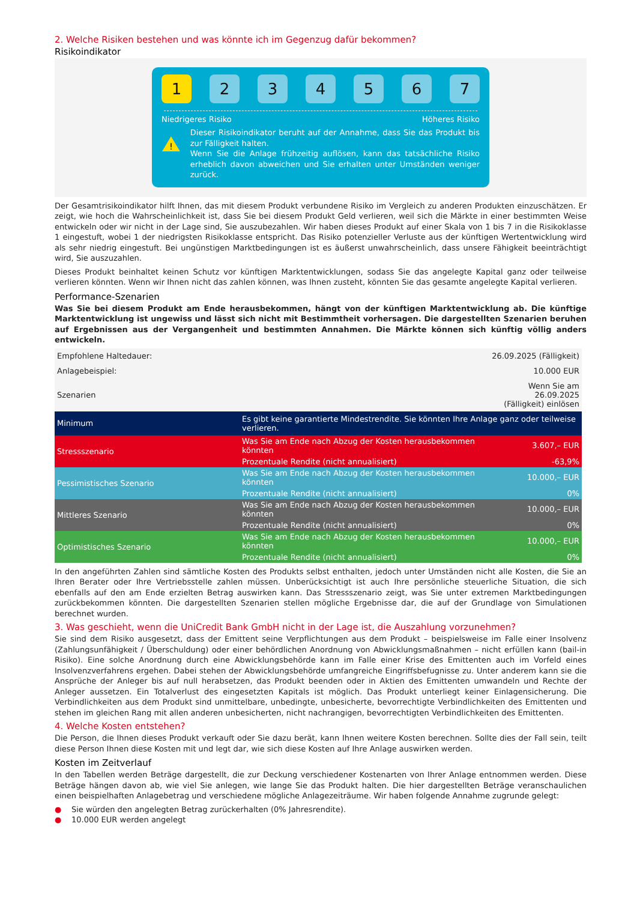2. Welche Risiken bestehen und was könnte ich im Gegenzug dafür bekommen?
Risikoindikator
1 2 3 4 5 6 7
Niedrigeres Risiko Höheres Risiko
!
Dieser Risikoindikator beruht auf der Annahme, dass Sie das Produkt bis zur Fälligkeit halten.
Wenn Sie die Anlage frühzeitig auflösen, kann das tatsächliche Risiko erheblich davon abweichen und Sie erhalten unter Umständen weniger zurück.
Der Gesamtrisikoindikator hilft Ihnen, das mit diesem Produkt verbundene Risiko im Vergleich zu anderen Produkten einzuschätzen. Er zeigt, wie hoch die Wahrscheinlichkeit ist, dass Sie bei diesem Produkt Geld verlieren, weil sich die Märkte in einer bestimmten Weise entwickeln oder wir nicht in der Lage sind, Sie auszubezahlen. Wir haben dieses Produkt auf einer Skala von 1 bis 7 in die Risikoklasse 1 eingestuft, wobei 1 der niedrigsten Risikoklasse entspricht. Das Risiko potenzieller Verluste aus der künftigen Wertentwicklung wird als sehr niedrig eingestuft. Bei ungünstigen Marktbedingungen ist es äußerst unwahrscheinlich, dass unsere Fähigkeit beeinträchtigt wird, Sie auszuzahlen.
Dieses Produkt beinhaltet keinen Schutz vor künftigen Marktentwicklungen, sodass Sie das angelegte Kapital ganz oder teilweise verlieren könnten. Wenn wir Ihnen nicht das zahlen können, was Ihnen zusteht, könnten Sie das gesamte angelegte Kapital verlieren.
Performance-Szenarien
Was Sie bei diesem Produkt am Ende herausbekommen, hängt von der künftigen Marktentwicklung ab. Die künftige Marktentwicklung ist ungewiss und lässt sich nicht mit Bestimmtheit vorhersagen. Die dargestellten Szenarien beruhen auf Ergebnissen aus der Vergangenheit und bestimmten Annahmen. Die Märkte können sich künftig völlig anders entwickeln.
| Empfohlene Haltedauer: | | 26.09.2025 (Fälligkeit) |
| Anlagebeispiel: | | 10.000 EUR |
| Szenarien | | Wenn Sie am 26.09.2025 (Fälligkeit) einlösen |
| Minimum | Es gibt keine garantierte Mindestrendite. Sie könnten Ihre Anlage ganz oder teilweise verlieren. | |
| Stressszenario | Was Sie am Ende nach Abzug der Kosten herausbekommen könnten | 3.607,– EUR |
| | Prozentuale Rendite (nicht annualisiert) | -63,9% |
| Pessimistisches Szenario | Was Sie am Ende nach Abzug der Kosten herausbekommen könnten | 10.000,– EUR |
| | Prozentuale Rendite (nicht annualisiert) | 0% |
| Mittleres Szenario | Was Sie am Ende nach Abzug der Kosten herausbekommen könnten | 10.000,– EUR |
| | Prozentuale Rendite (nicht annualisiert) | 0% |
| Optimistisches Szenario | Was Sie am Ende nach Abzug der Kosten herausbekommen könnten | 10.000,– EUR |
| | Prozentuale Rendite (nicht annualisiert) | 0% |
In den angeführten Zahlen sind sämtliche Kosten des Produkts selbst enthalten, jedoch unter Umständen nicht alle Kosten, die Sie an Ihren Berater oder Ihre Vertriebsstelle zahlen müssen. Unberücksichtigt ist auch Ihre persönliche steuerliche Situation, die sich ebenfalls auf den am Ende erzielten Betrag auswirken kann. Das Stressszenario zeigt, was Sie unter extremen Marktbedingungen zurückbekommen könnten. Die dargestellten Szenarien stellen mögliche Ergebnisse dar, die auf der Grundlage von Simulationen berechnet wurden.
3. Was geschieht, wenn die UniCredit Bank GmbH nicht in der Lage ist, die Auszahlung vorzunehmen?
Sie sind dem Risiko ausgesetzt, dass der Emittent seine Verpflichtungen aus dem Produkt – beispielsweise im Falle einer Insolvenz (Zahlungsunfähigkeit / Überschuldung) oder einer behördlichen Anordnung von Abwicklungsmaßnahmen – nicht erfüllen kann (bail-in Risiko). Eine solche Anordnung durch eine Abwicklungsbehörde kann im Falle einer Krise des Emittenten auch im Vorfeld eines Insolvenzverfahrens ergehen. Dabei stehen der Abwicklungsbehörde umfangreiche Eingriffsbefugnisse zu. Unter anderem kann sie die Ansprüche der Anleger bis auf null herabsetzen, das Produkt beenden oder in Aktien des Emittenten umwandeln und Rechte der Anleger aussetzen. Ein Totalverlust des eingesetzten Kapitals ist möglich. Das Produkt unterliegt keiner Einlagensicherung. Die Verbindlichkeiten aus dem Produkt sind unmittelbare, unbedingte, unbesicherte, bevorrechtigte Verbindlichkeiten des Emittenten und stehen im gleichen Rang mit allen anderen unbesicherten, nicht nachrangigen, bevorrechtigten Verbindlichkeiten des Emittenten.
4. Welche Kosten entstehen?
Die Person, die Ihnen dieses Produkt verkauft oder Sie dazu berät, kann Ihnen weitere Kosten berechnen. Sollte dies der Fall sein, teilt diese Person Ihnen diese Kosten mit und legt dar, wie sich diese Kosten auf Ihre Anlage auswirken werden.
Kosten im Zeitverlauf
In den Tabellen werden Beträge dargestellt, die zur Deckung verschiedener Kostenarten von Ihrer Anlage entnommen werden. Diese Beträge hängen davon ab, wie viel Sie anlegen, wie lange Sie das Produkt halten. Die hier dargestellten Beträge veranschaulichen einen beispielhaften Anlagebetrag und verschiedene mögliche Anlagezeiträume. Wir haben folgende Annahme zugrunde gelegt:
● Sie würden den angelegten Betrag zurückerhalten (0% Jahresrendite).
● 10.000 EUR werden angelegt